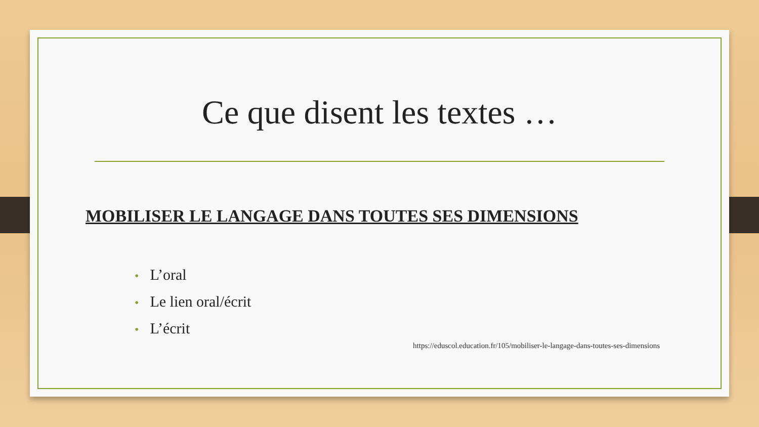Ce que disent les textes …
MOBILISER LE LANGAGE DANS TOUTES SES DIMENSIONS
• L’oral
• Le lien oral/écrit
• L’écrit
https://eduscol.education.fr/105/mobiliser-le-langage-dans-toutes-ses-dimensions